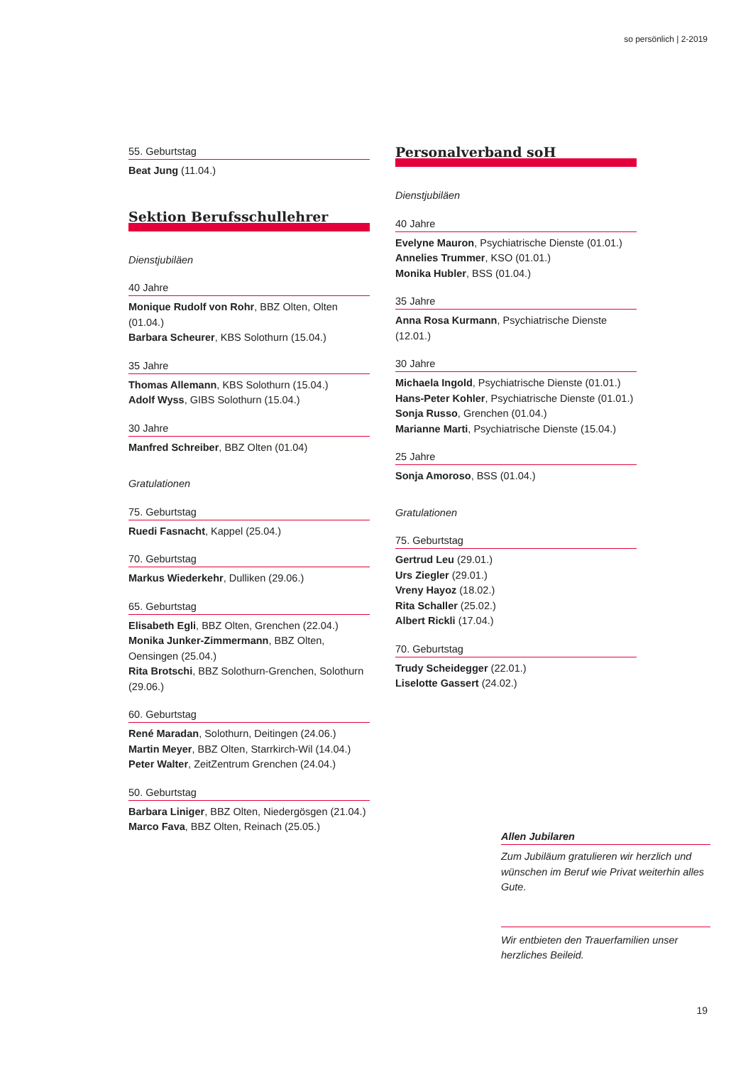so persönlich | 2-2019
55. Geburtstag
Beat Jung (11.04.)
Sektion Berufsschullehrer
Dienstjubiläen
40 Jahre
Monique Rudolf von Rohr, BBZ Olten, Olten (01.04.)
Barbara Scheurer, KBS Solothurn (15.04.)
35 Jahre
Thomas Allemann, KBS Solothurn (15.04.)
Adolf Wyss, GIBS Solothurn (15.04.)
30 Jahre
Manfred Schreiber, BBZ Olten (01.04)
Gratulationen
75. Geburtstag
Ruedi Fasnacht, Kappel (25.04.)
70. Geburtstag
Markus Wiederkehr, Dulliken (29.06.)
65. Geburtstag
Elisabeth Egli, BBZ Olten, Grenchen (22.04.)
Monika Junker-Zimmermann, BBZ Olten, Oensingen (25.04.)
Rita Brotschi, BBZ Solothurn-Grenchen, Solothurn (29.06.)
60. Geburtstag
René Maradan, Solothurn, Deitingen (24.06.)
Martin Meyer, BBZ Olten, Starrkirch-Wil (14.04.)
Peter Walter, ZeitZentrum Grenchen (24.04.)
50. Geburtstag
Barbara Liniger, BBZ Olten, Niedergösgen (21.04.)
Marco Fava, BBZ Olten, Reinach (25.05.)
Personalverband soH
Dienstjubiläen
40 Jahre
Evelyne Mauron, Psychiatrische Dienste (01.01.)
Annelies Trummer, KSO (01.01.)
Monika Hubler, BSS (01.04.)
35 Jahre
Anna Rosa Kurmann, Psychiatrische Dienste (12.01.)
30 Jahre
Michaela Ingold, Psychiatrische Dienste (01.01.)
Hans-Peter Kohler, Psychiatrische Dienste (01.01.)
Sonja Russo, Grenchen (01.04.)
Marianne Marti, Psychiatrische Dienste (15.04.)
25 Jahre
Sonja Amoroso, BSS (01.04.)
Gratulationen
75. Geburtstag
Gertrud Leu (29.01.)
Urs Ziegler (29.01.)
Vreny Hayoz (18.02.)
Rita Schaller (25.02.)
Albert Rickli (17.04.)
70. Geburtstag
Trudy Scheidegger (22.01.)
Liselotte Gassert (24.02.)
Allen Jubilaren
Zum Jubiläum gratulieren wir herzlich und wünschen im Beruf wie Privat weiterhin alles Gute.
Wir entbieten den Trauerfamilien unser herzliches Beileid.
19